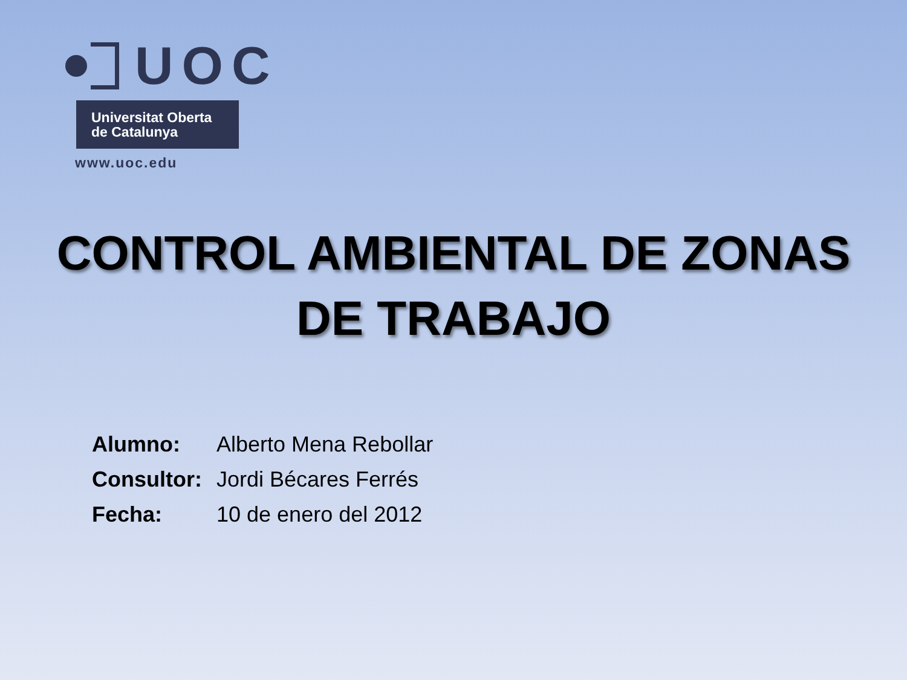UOC
Universitat Oberta
de Catalunya
www.uoc.edu
CONTROL AMBIENTAL DE ZONAS
DE TRABAJO
| Alumno: | Alberto Mena Rebollar |
| Consultor: | Jordi Bécares Ferrés |
| Fecha: | 10 de enero del 2012 |